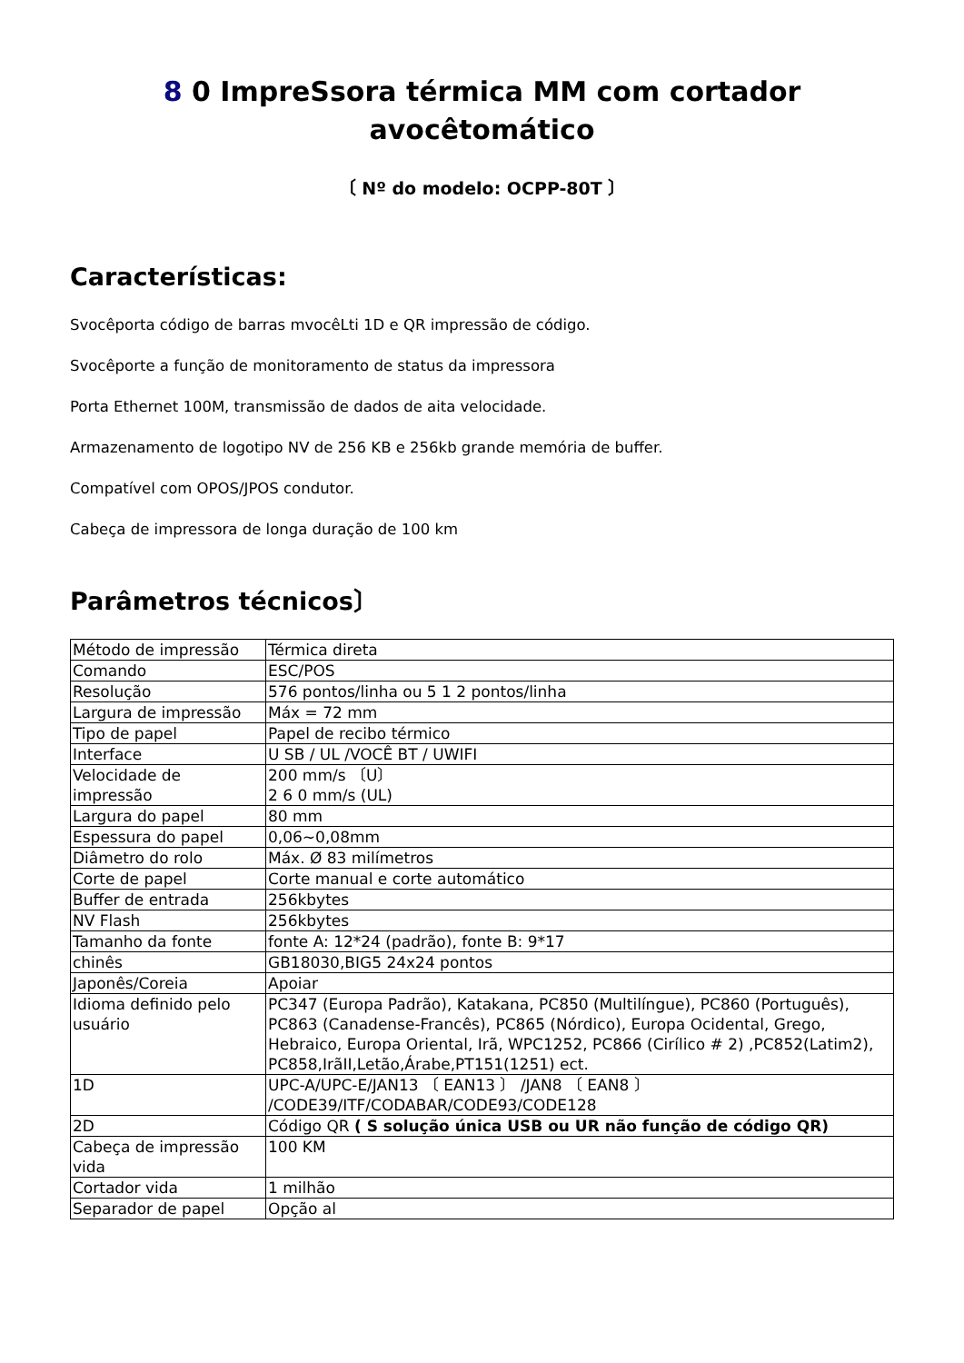8 0 ImpreSsora térmica MM com cortador avocêtomático
〔 Nº do modelo: OCPP-80T 〕
Características:
Svocêporta código de barras mvocêLti 1D e QR impressão de código.
Svocêporte a função de monitoramento de status da impressora
Porta Ethernet 100M, transmissão de dados de aita velocidade.
Armazenamento de logotipo NV de 256 KB e 256kb grande memória de buffer.
Compatível com OPOS/JPOS condutor.
Cabeça de impressora de longa duração de 100 km
Parâmetros técnicos〕
| Método de impressão | Térmica direta |
| Comando | ESC/POS |
| Resolução | 576 pontos/linha ou 5 1 2 pontos/linha |
| Largura de impressão | Máx = 72 mm |
| Tipo de papel | Papel de recibo térmico |
| Interface | U SB / UL /VOCÊ BT / UWIFI |
| Velocidade de impressão | 200 mm/s 〔U〕 2 6 0 mm/s (UL) |
| Largura do papel | 80 mm |
| Espessura do papel | 0,06~0,08mm |
| Diâmetro do rolo | Máx. Ø 83 milímetros |
| Corte de papel | Corte manual e corte automático |
| Buffer de entrada | 256kbytes |
| NV Flash | 256kbytes |
| Tamanho da fonte | fonte A: 12*24 (padrão), fonte B: 9*17 |
| chinês | GB18030,BIG5 24x24 pontos |
| Japonês/Coreia | Apoiar |
| Idioma definido pelo usuário | PC347 (Europa Padrão), Katakana, PC850 (Multilíngue), PC860 (Português), PC863 (Canadense-Francês), PC865 (Nórdico), Europa Ocidental, Grego, Hebraico, Europa Oriental, Irã, WPC1252, PC866 (Cirílico # 2) ,PC852(Latim2), PC858,IrãII,Letão,Árabe,PT151(1251) ect. |
| 1D | UPC-A/UPC-E/JAN13 〔 EAN13 〕 /JAN8 〔 EAN8 〕 /CODE39/ITF/CODABAR/CODE93/CODE128 |
| 2D | Código QR ( S solução única USB ou UR não função de código QR) |
| Cabeça de impressão vida | 100 KM |
| Cortador vida | 1 milhão |
| Separador de papel | Opção al |